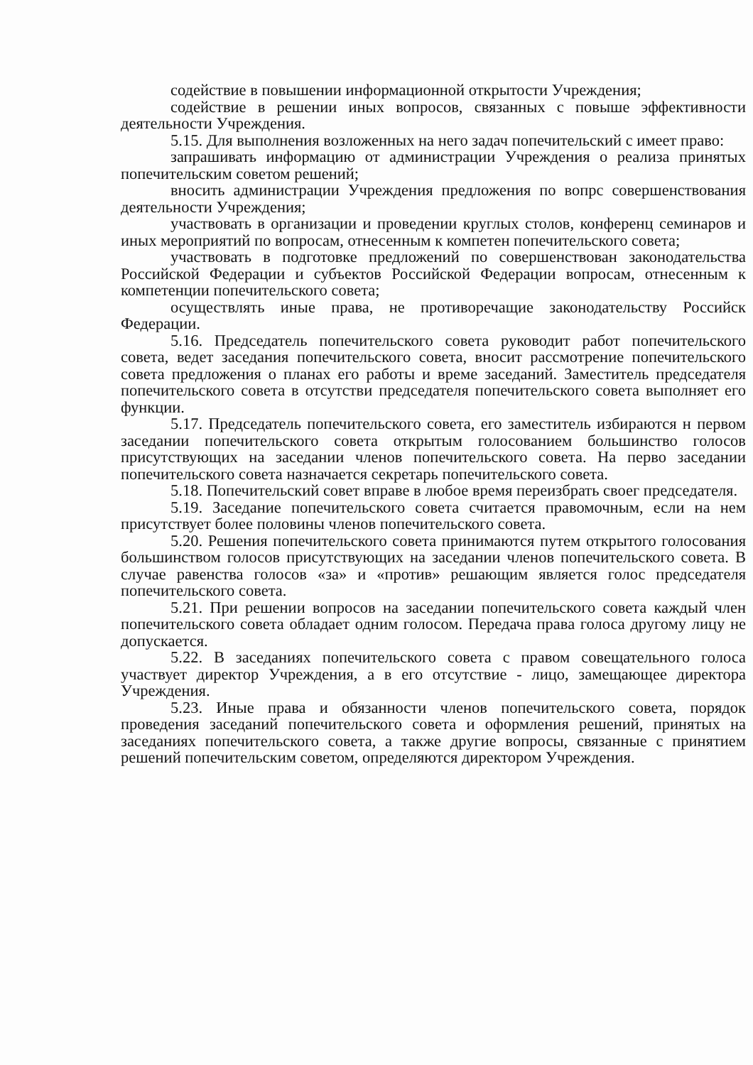содействие в повышении информационной открытости Учреждения;
содействие в решении иных вопросов, связанных с повыше эффективности деятельности Учреждения.
5.15. Для выполнения возложенных на него задач попечительский с имеет право:
запрашивать информацию от администрации Учреждения о реализа принятых попечительским советом решений;
вносить администрации Учреждения предложения по вопрс совершенствования деятельности Учреждения;
участвовать в организации и проведении круглых столов, конференц семинаров и иных мероприятий по вопросам, отнесенным к компетен попечительского совета;
участвовать в подготовке предложений по совершенствован законодательства Российской Федерации и субъектов Российской Федерации вопросам, отнесенным к компетенции попечительского совета;
осуществлять иные права, не противоречащие законодательству Российск Федерации.
5.16. Председатель попечительского совета руководит работ попечительского совета, ведет заседания попечительского совета, вносит рассмотрение попечительского совета предложения о планах его работы и време заседаний. Заместитель председателя попечительского совета в отсутстви председателя попечительского совета выполняет его функции.
5.17. Председатель попечительского совета, его заместитель избираются н первом заседании попечительского совета открытым голосованием большинство голосов присутствующих на заседании членов попечительского совета. На перво заседании попечительского совета назначается секретарь попечительского совета.
5.18. Попечительский совет вправе в любое время переизбрать своег председателя.
5.19. Заседание попечительского совета считается правомочным, если на нем присутствует более половины членов попечительского совета.
5.20. Решения попечительского совета принимаются путем открытого голосования большинством голосов присутствующих на заседании членов попечительского совета. В случае равенства голосов «за» и «против» решающим является голос председателя попечительского совета.
5.21. При решении вопросов на заседании попечительского совета каждый член попечительского совета обладает одним голосом. Передача права голоса другому лицу не допускается.
5.22. В заседаниях попечительского совета с правом совещательного голоса участвует директор Учреждения, а в его отсутствие - лицо, замещающее директора Учреждения.
5.23. Иные права и обязанности членов попечительского совета, порядок проведения заседаний попечительского совета и оформления решений, принятых на заседаниях попечительского совета, а также другие вопросы, связанные с принятием решений попечительским советом, определяются директором Учреждения.